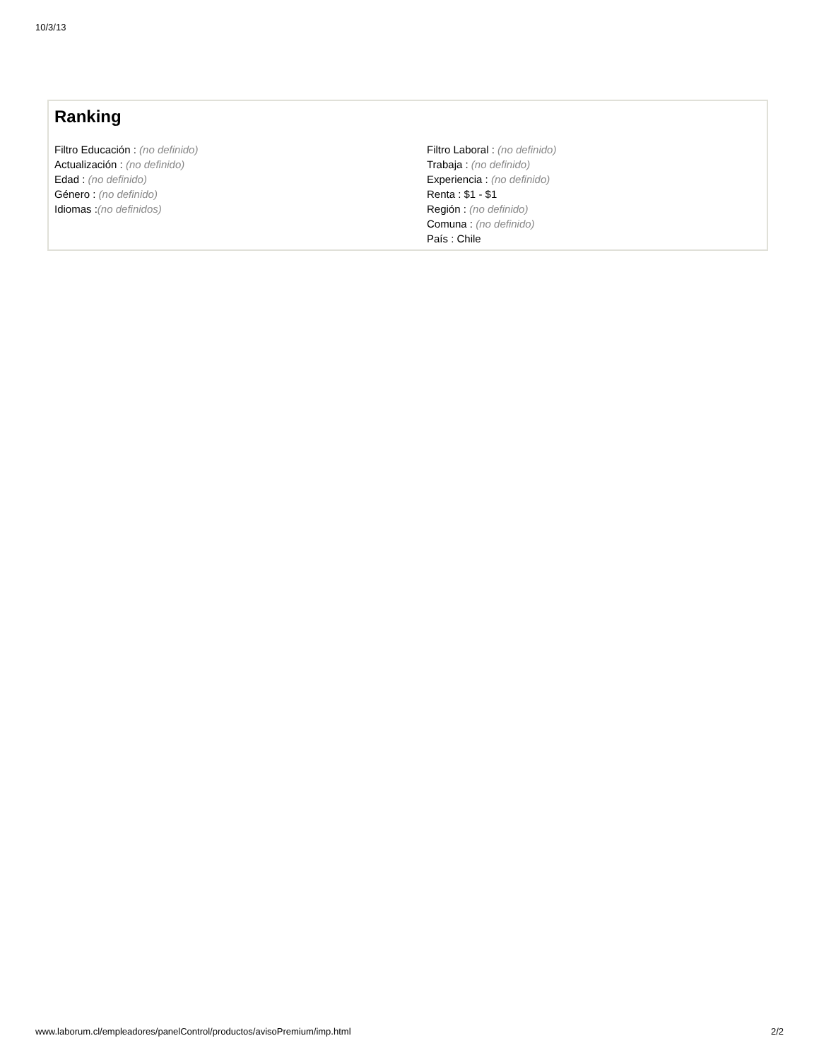10/3/13
Ranking
Filtro Educación : (no definido)
Actualización : (no definido)
Edad : (no definido)
Género : (no definido)
Idiomas :(no definidos)
Filtro Laboral : (no definido)
Trabaja : (no definido)
Experiencia : (no definido)
Renta : $1 - $1
Región : (no definido)
Comuna : (no definido)
País : Chile
www.laborum.cl/empleadores/panelControl/productos/avisoPremium/imp.html 2/2